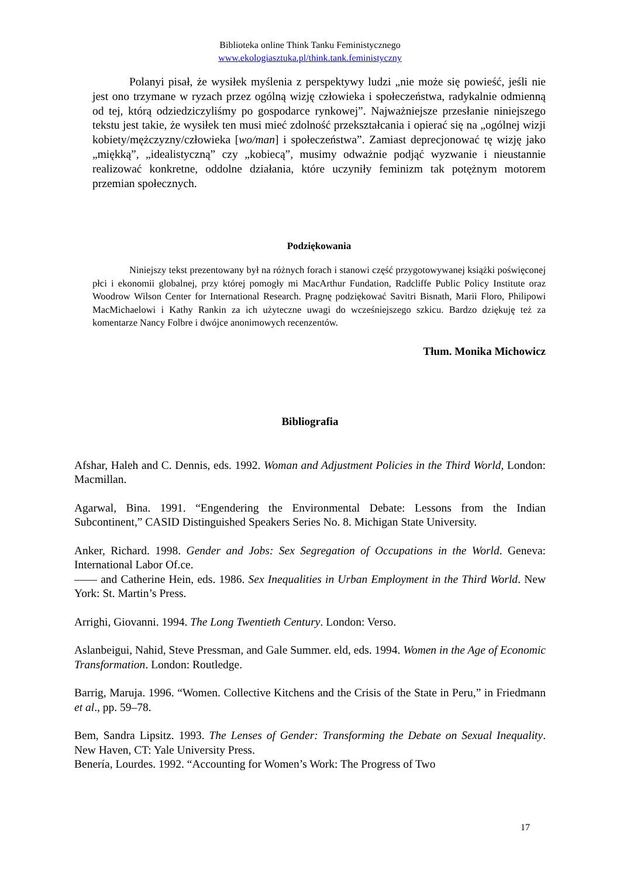Biblioteka online Think Tanku Feministycznego
www.ekologiasztuka.pl/think.tank.feministyczny
Polanyi pisał, że wysiłek myślenia z perspektywy ludzi „nie może się powieść, jeśli nie jest ono trzymane w ryzach przez ogólną wizję człowieka i społeczeństwa, radykalnie odmienną od tej, którą odziedziczyliśmy po gospodarce rynkowej”. Najważniejsze przesłanie niniejszego tekstu jest takie, że wysiłek ten musi mieć zdolność przekształcania i opierać się na „ogólnej wizji kobiety/mężczyzny/człowieka [wo/man] i społeczeństwa”. Zamiast deprecjonować tę wizję jako „miękką”, „idealistyczną” czy „kobiecą”, musimy odważnie podjąć wyzwanie i nieustannie realizować konkretne, oddolne działania, które uczyniły feminizm tak potężnym motorem przemian społecznych.
Podziękowania
Niniejszy tekst prezentowany był na różnych forach i stanowi część przygotowywanej książki poświęconej płci i ekonomii globalnej, przy której pomogły mi MacArthur Fundation, Radcliffe Public Policy Institute oraz Woodrow Wilson Center for International Research. Pragnę podziękować Savitri Bisnath, Marii Floro, Philipowi MacMichaelowi i Kathy Rankin za ich użyteczne uwagi do wcześniejszego szkicu. Bardzo dziękuję też za komentarze Nancy Folbre i dwójce anonimowych recenzentów.
Tłum. Monika Michowicz
Bibliografia
Afshar, Haleh and C. Dennis, eds. 1992. Woman and Adjustment Policies in the Third World, London: Macmillan.
Agarwal, Bina. 1991. “Engendering the Environmental Debate: Lessons from the Indian Subcontinent,” CASID Distinguished Speakers Series No. 8. Michigan State University.
Anker, Richard. 1998. Gender and Jobs: Sex Segregation of Occupations in the World. Geneva: International Labor Of.ce.
—— and Catherine Hein, eds. 1986. Sex Inequalities in Urban Employment in the Third World. New York: St. Martin’s Press.
Arrighi, Giovanni. 1994. The Long Twentieth Century. London: Verso.
Aslanbeigui, Nahid, Steve Pressman, and Gale Summer. eld, eds. 1994. Women in the Age of Economic Transformation. London: Routledge.
Barrig, Maruja. 1996. “Women. Collective Kitchens and the Crisis of the State in Peru,” in Friedmann et al., pp. 59–78.
Bem, Sandra Lipsitz. 1993. The Lenses of Gender: Transforming the Debate on Sexual Inequality. New Haven, CT: Yale University Press.
Benería, Lourdes. 1992. “Accounting for Women’s Work: The Progress of Two
17